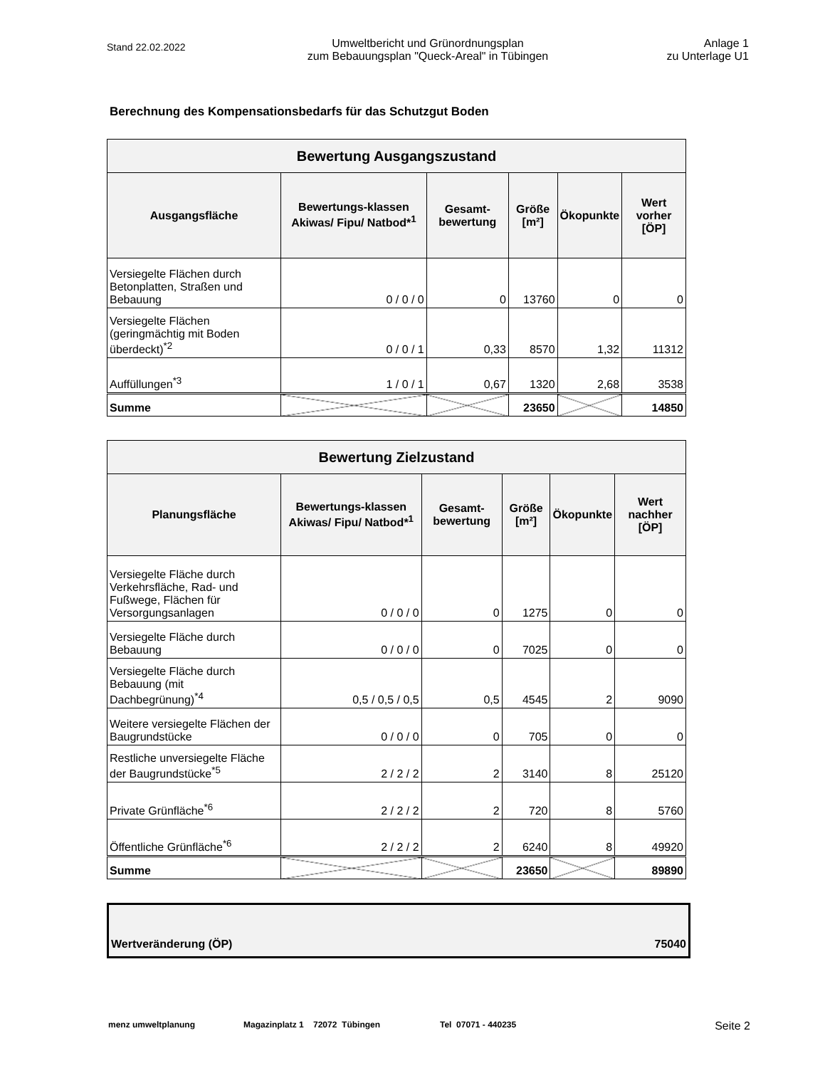Stand 22.02.2022
Umweltbericht und Grünordnungsplan
zum Bebauungsplan "Queck-Areal" in Tübingen
Anlage 1
zu Unterlage U1
Berechnung des Kompensationsbedarfs für das Schutzgut Boden
| Bewertung Ausgangszustand | | | | | |
| --- | --- | --- | --- | --- | --- |
| Ausgangsfläche | Bewertungs-klassen Akiwas/ Fipu/ Natbod*<sup>1</sup> | Gesamt-bewertung | Größe [m²] | Ökopunkte | Wert vorher [ÖP] |
| Versiegelte Flächen durch Betonplatten, Straßen und Bebauung | 0 / 0 / 0 | 0 | 13760 | 0 | 0 |
| Versiegelte Flächen (geringmächtig mit Boden überdeckt)<sup>*2</sup> | 0 / 0 / 1 | 0,33 | 8570 | 1,32 | 11312 |
| Auffüllungen<sup>*3</sup> | 1 / 0 / 1 | 0,67 | 1320 | 2,68 | 3538 |
| Summe | | | 23650 | | 14850 |
| Bewertung Zielzustand | | | | | |
| --- | --- | --- | --- | --- | --- |
| Planungsfläche | Bewertungs-klassen Akiwas/ Fipu/ Natbod*<sup>1</sup> | Gesamt-bewertung | Größe [m²] | Ökopunkte | Wert nachher [ÖP] |
| Versiegelte Fläche durch Verkehrsfläche, Rad- und Fußwege, Flächen für Versorgungsanlagen | 0 / 0 / 0 | 0 | 1275 | 0 | 0 |
| Versiegelte Fläche durch Bebauung | 0 / 0 / 0 | 0 | 7025 | 0 | 0 |
| Versiegelte Fläche durch Bebauung (mit Dachbegrünung)<sup>*4</sup> | 0,5 / 0,5 / 0,5 | 0,5 | 4545 | 2 | 9090 |
| Weitere versiegelte Flächen der Baugrundstücke | 0 / 0 / 0 | 0 | 705 | 0 | 0 |
| Restliche unversiegelte Fläche der Baugrundstücke<sup>*5</sup> | 2 / 2 / 2 | 2 | 3140 | 8 | 25120 |
| Private Grünfläche<sup>*6</sup> | 2 / 2 / 2 | 2 | 720 | 8 | 5760 |
| Öffentliche Grünfläche<sup>*6</sup> | 2 / 2 / 2 | 2 | 6240 | 8 | 49920 |
| Summe | | | 23650 | | 89890 |
Wertveränderung (ÖP) 75040
menz umweltplanung Magazinplatz 1 72072 Tübingen Tel 07071 - 440235 Seite 2